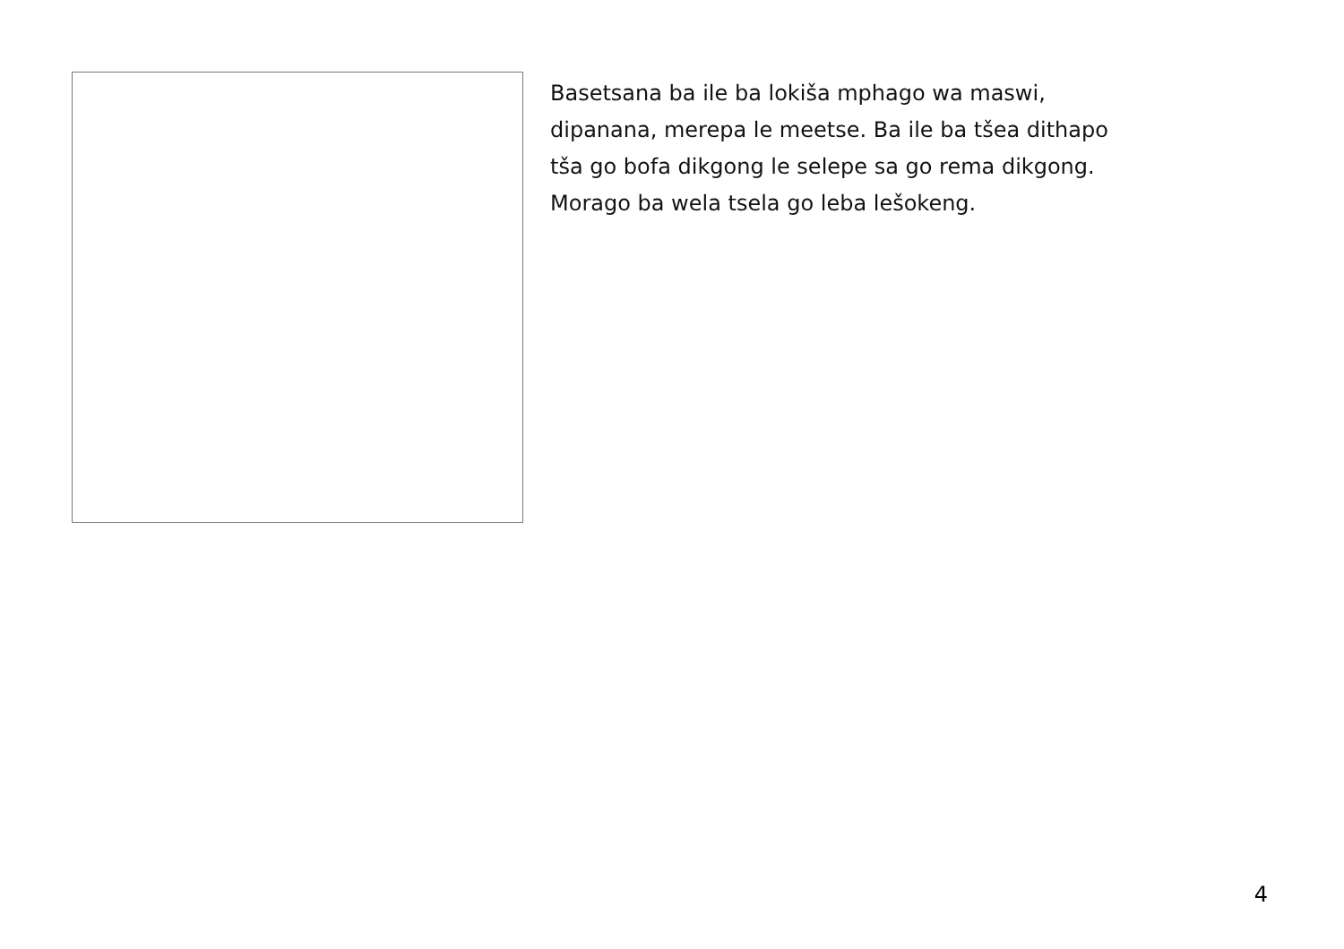Basetsana ba ile ba lokiša mphago wa maswi,
dipanana, merepa le meetse. Ba ile ba tšea dithapo
tša go bofa dikgong le selepe sa go rema dikgong.
Morago ba wela tsela go leba lešokeng.
4